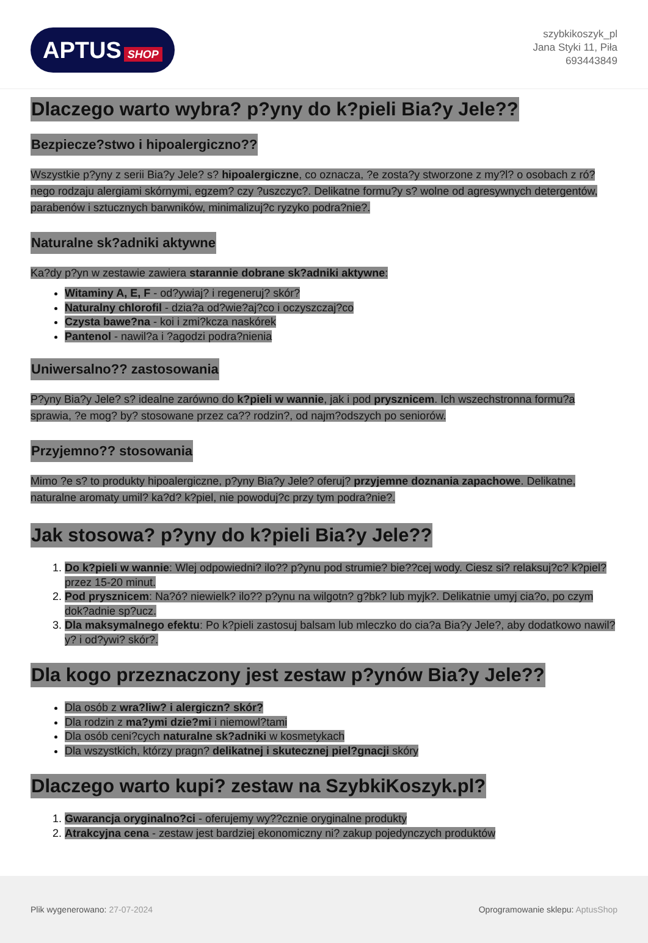APTUS SHOP
szybkikoszyk_pl
Jana Styki 11, Piła
693443849
Dlaczego warto wybra? p?yny do k?pieli Bia?y Jele??
Bezpiecze?stwo i hipoalergiczno??
Wszystkie p?yny z serii Bia?y Jele? s? hipoalergiczne, co oznacza, ?e zosta?y stworzone z my?l? o osobach z ró?nego rodzaju alergiami skórnymi, egzem? czy ?uszczyc?. Delikatne formu?y s? wolne od agresywnych detergentów, parabenów i sztucznych barwników, minimalizuj?c ryzyko podra?nie?.
Naturalne sk?adniki aktywne
Ka?dy p?yn w zestawie zawiera starannie dobrane sk?adniki aktywne:
Witaminy A, E, F - od?ywiaj? i regeneruj? skór?
Naturalny chlorofil - dzia?a od?wie?aj?co i oczyszczaj?co
Czysta bawe?na - koi i zmi?kcza naskórek
Pantenol - nawil?a i ?agodzi podra?nienia
Uniwersalno?? zastosowania
P?yny Bia?y Jele? s? idealne zarówno do k?pieli w wannie, jak i pod prysznicem. Ich wszechstronna formu?a sprawia, ?e mog? by? stosowane przez ca?? rodzin?, od najm?odszych po seniorów.
Przyjemno?? stosowania
Mimo ?e s? to produkty hipoalergiczne, p?yny Bia?y Jele? oferuj? przyjemne doznania zapachowe. Delikatne, naturalne aromaty umil? ka?d? k?piel, nie powoduj?c przy tym podra?nie?.
Jak stosowa? p?yny do k?pieli Bia?y Jele??
1. Do k?pieli w wannie: Wlej odpowiedni? ilo?? p?ynu pod strumie? bie??cej wody. Ciesz si? relaksuj?c? k?piel? przez 15-20 minut.
2. Pod prysznicem: Na?ó? niewielk? ilo?? p?ynu na wilgotn? g?bk? lub myjk?. Delikatnie umyj cia?o, po czym dok?adnie sp?ucz.
3. Dla maksymalnego efektu: Po k?pieli zastosuj balsam lub mleczko do cia?a Bia?y Jele?, aby dodatkowo nawil?y? i od?ywi? skór?.
Dla kogo przeznaczony jest zestaw p?ynów Bia?y Jele??
Dla osób z wra?liw? i alergiczn? skór?
Dla rodzin z ma?ymi dzie?mi i niemowl?tami
Dla osób ceni?cych naturalne sk?adniki w kosmetykach
Dla wszystkich, którzy pragn? delikatnej i skutecznej piel?gnacji skóry
Dlaczego warto kupi? zestaw na SzybkiKoszyk.pl?
1. Gwarancja oryginalno?ci - oferujemy wy??cznie oryginalne produkty
2. Atrakcyjna cena - zestaw jest bardziej ekonomiczny ni? zakup pojedynczych produktów
Plik wygenerowano: 27-07-2024
Oprogramowanie sklepu: AptusShop